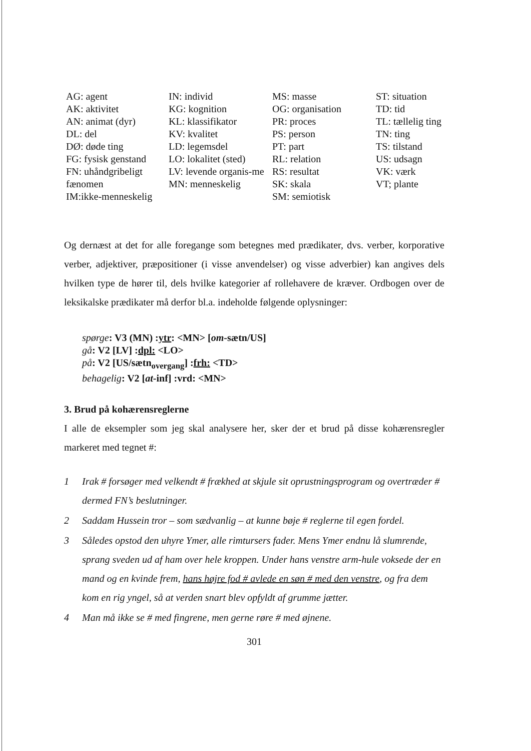AG: agent
AK: aktivitet
AN: animat (dyr)
DL: del
DØ: døde ting
FG: fysisk genstand
FN: uhåndgribeligt fænomen
IM:ikke-menneskelig
IN: individ
KG: kognition
KL: klassifikator
KV: kvalitet
LD: legemsdel
LO: lokalitet (sted)
LV: levende organis-me
MN: menneskelig
MS: masse
OG: organisation
PR: proces
PS: person
PT: part
RL: relation
RS: resultat
SK: skala
SM: semiotisk
ST: situation
TD: tid
TL: tællelig ting
TN: ting
TS: tilstand
US: udsagn
VK: værk
VT; plante
Og dernæst at det for alle foregange som betegnes med prædikater, dvs. verber, korporative verber, adjektiver, præpositioner (i visse anvendelser) og visse adverbier) kan angives dels hvilken type de hører til, dels hvilke kategorier af rollehavere de kræver. Ordbogen over de leksikalske prædikater må derfor bl.a. indeholde følgende oplysninger:
spørge: V3 (MN) :ytr: <MN> [om-sætn/US]
gå: V2 [LV] :dpl: <LO>
på: V2 [US/sætn<sub>overgang</sub>] :frh: <TD>
behagelig: V2 [at-inf] :vrd: <MN>
3. Brud på kohærensreglerne
I alle de eksempler som jeg skal analysere her, sker der et brud på disse kohærensregler markeret med tegnet #:
1 Irak # forsøger med velkendt # frækhed at skjule sit oprustningsprogram og overtræder # dermed FN’s beslutninger.
2 Saddam Hussein tror – som sædvanlig – at kunne bøje # reglerne til egen fordel.
3 Således opstod den uhyre Ymer, alle rimtursers fader. Mens Ymer endnu lå slumrende, sprang sveden ud af ham over hele kroppen. Under hans venstre arm-hule voksede der en mand og en kvinde frem, hans højre fod # avlede en søn # med den venstre, og fra dem kom en rig yngel, så at verden snart blev opfyldt af grumme jætter.
4 Man må ikke se # med fingrene, men gerne røre # med øjnene.
301